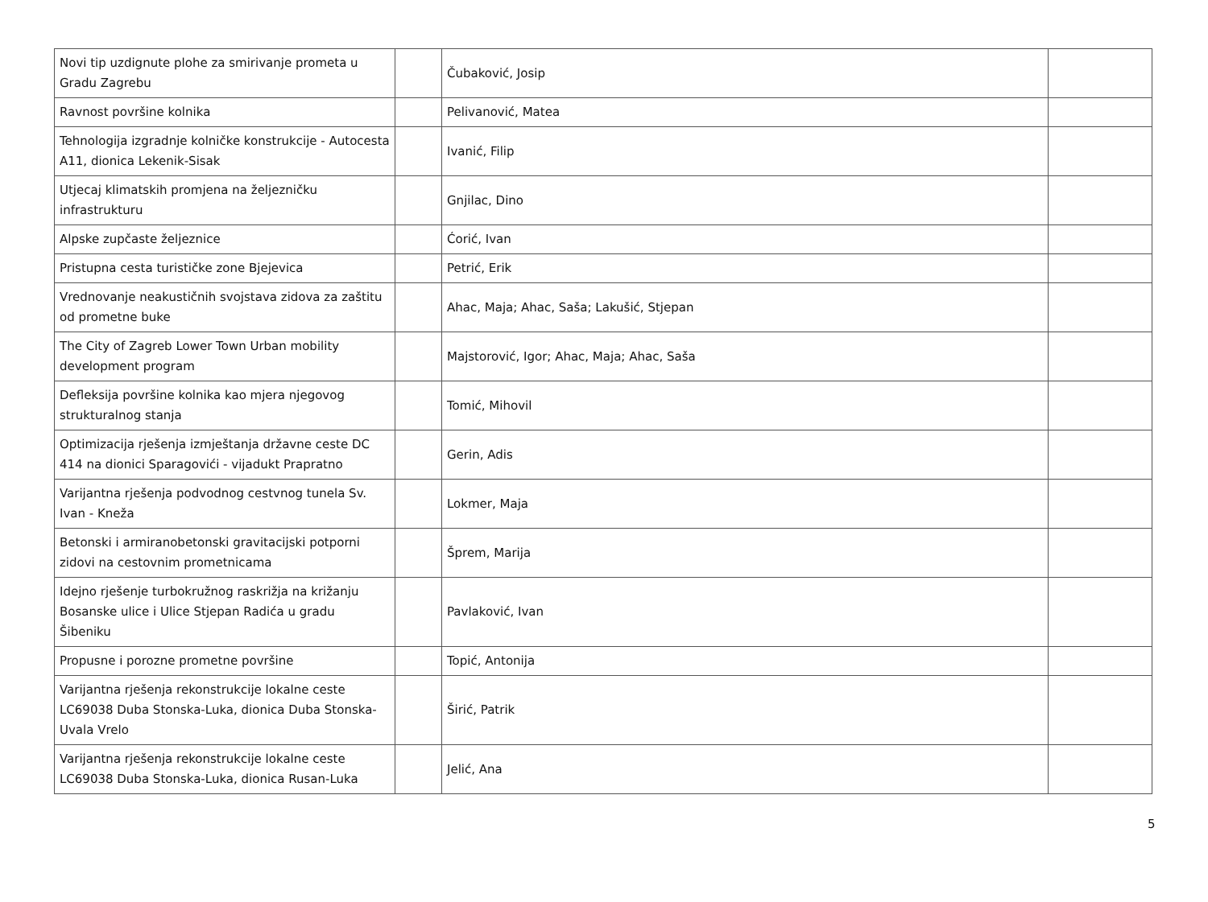| Novi tip uzdignute plohe za smirivanje prometa u Gradu Zagrebu | | Čubaković, Josip | |
| Ravnost površine kolnika | | Pelivanović, Matea | |
| Tehnologija izgradnje kolničke konstrukcije - Autocesta A11, dionica Lekenik-Sisak | | Ivanić, Filip | |
| Utjecaj klimatskih promjena na željezničku infrastrukturu | | Gnjilac, Dino | |
| Alpske zupčaste željeznice | | Ćorić, Ivan | |
| Pristupna cesta turističke zone Bjejevica | | Petrić, Erik | |
| Vrednovanje neakustičnih svojstava zidova za zaštitu od prometne buke | | Ahac, Maja; Ahac, Saša; Lakušić, Stjepan | |
| The City of Zagreb Lower Town Urban mobility development program | | Majstorović, Igor; Ahac, Maja; Ahac, Saša | |
| Defleksija površine kolnika kao mjera njegovog strukturalnog stanja | | Tomić, Mihovil | |
| Optimizacija rješenja izmještanja državne ceste DC 414 na dionici Sparagovići - vijadukt Prapratno | | Gerin, Adis | |
| Varijantna rješenja podvodnog cestvnog tunela Sv. Ivan - Kneža | | Lokmer, Maja | |
| Betonski i armiranobetonski gravitacijski potporni zidovi na cestovnim prometnicama | | Šprem, Marija | |
| Idejno rješenje turbokružnog raskrižja na križanju Bosanske ulice i Ulice Stjepan Radića u gradu Šibeniku | | Pavlaković, Ivan | |
| Propusne i porozne prometne površine | | Topić, Antonija | |
| Varijantna rješenja rekonstrukcije lokalne ceste LC69038 Duba Stonska-Luka, dionica Duba Stonska-Uvala Vrelo | | Širić, Patrik | |
| Varijantna rješenja rekonstrukcije lokalne ceste LC69038 Duba Stonska-Luka, dionica Rusan-Luka | | Jelić, Ana | |
5